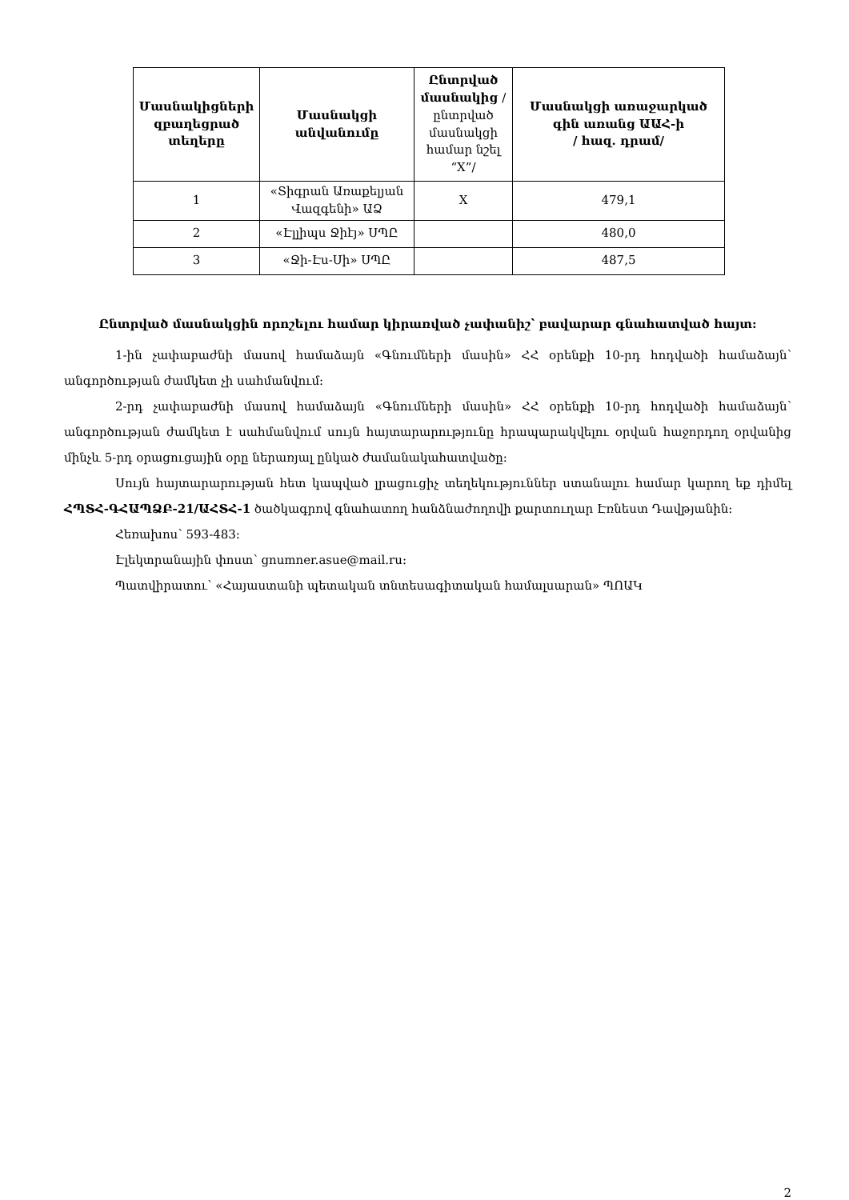| Մասնակիցների զբաղեցրած տեղերը | Մասնակցի անվանումը | Ընտրված մասնակից /ընտրված մասնակցի համար նշել “X”/ | Մասնակցի առաջարկած գին առանց ԱԱՀ-ի / հազ. դրամ/ |
| --- | --- | --- | --- |
| 1 | «Տիգրան Առաքելյան Վազգենի» ԱՁ | X | 479,1 |
| 2 | «Էլլիպս Ջիէյ» ՍՊԸ | | 480,0 |
| 3 | «Ջի-Էս-Սի» ՍՊԸ | | 487,5 |
Ընտրված մասնակցին որոշելու համար կիրառված չափանիշ՝ բավարար գնահատված հայտ:
1-ին չափաբաժնի մասով համաձայն «Գնումների մասին» ՀՀ օրենքի 10-րդ հոդվածի համաձայն՝ անգործության ժամկետ չի սահմանվում:
2-րդ չափաբաժնի մասով համաձայն «Գնումների մասին» ՀՀ օրենքի 10-րդ հոդվածի համաձայն՝ անգործության ժամկետ է սահմանվում սույն հայտարարությունը հրապարակվելու օրվան հաջորդող օրվանից մինչև 5-րդ օրացուցային օրը ներառյալ ընկած ժամանակահատվածը:
Սույն հայտարարության հետ կապված լրացուցիչ տեղեկություններ ստանալու համար կարող եք դիմել ՀՊՏՀ-ԳՀԱՊՁԲ-21/ԱՀՏՀ-1 ծածկագրով գնահատող հանձնաժողովի քարտուղար Էռնեստ Դավթյանին:
Հեռախոս՝ 593-483:
Էլեկտրանային փոստ՝ gnumner.asue@mail.ru:
Պատվիրատու՝ «Հայաստանի պետական տնտեսագիտական համալսարան» ՊՈԱԿ
2